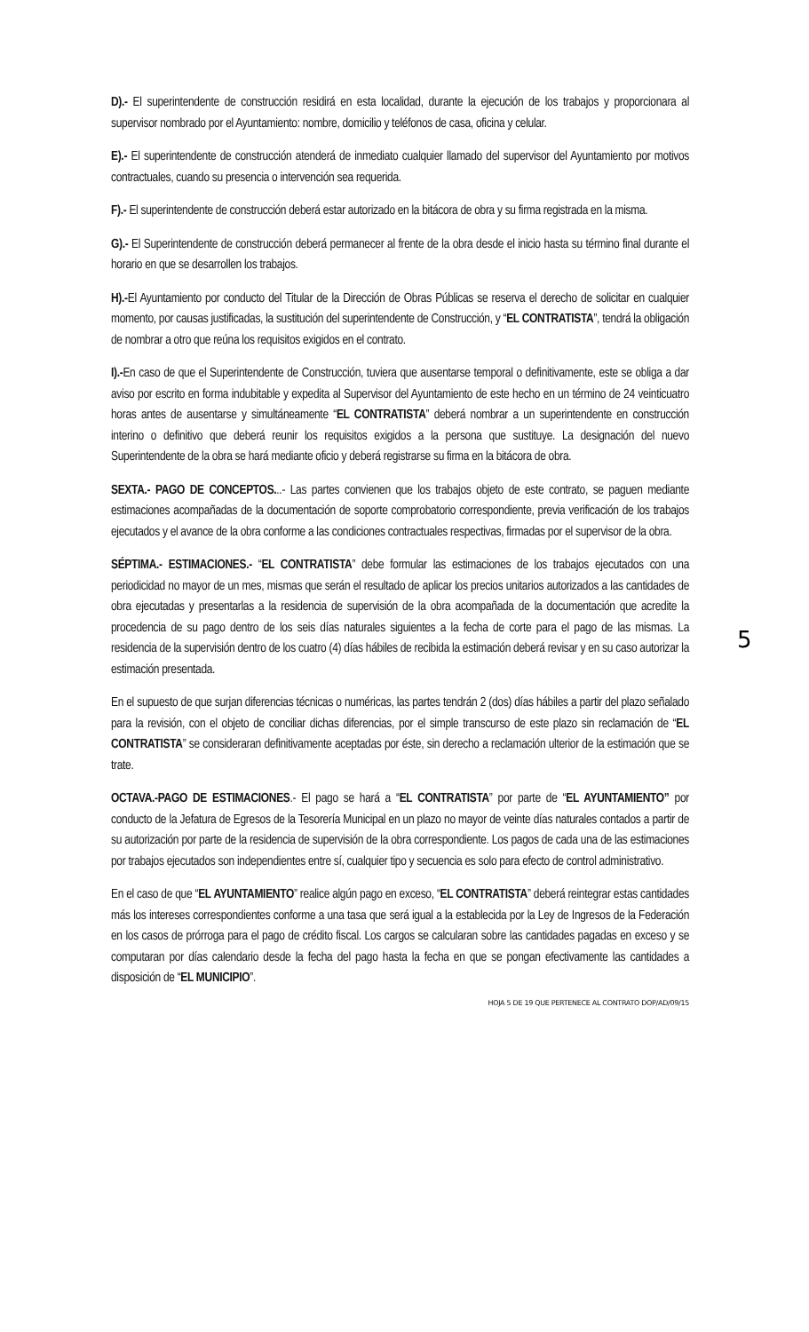D).- El superintendente de construcción residirá en esta localidad, durante la ejecución de los trabajos y proporcionara al supervisor nombrado por el Ayuntamiento: nombre, domicilio y teléfonos de casa, oficina y celular.
E).- El superintendente de construcción atenderá de inmediato cualquier llamado del supervisor del Ayuntamiento por motivos contractuales, cuando su presencia o intervención sea requerida.
F).- El superintendente de construcción deberá estar autorizado en la bitácora de obra y su firma registrada en la misma.
G).- El Superintendente de construcción deberá permanecer al frente de la obra desde el inicio hasta su término final durante el horario en que se desarrollen los trabajos.
H).-El Ayuntamiento por conducto del Titular de la Dirección de Obras Públicas se reserva el derecho de solicitar en cualquier momento, por causas justificadas, la sustitución del superintendente de Construcción, y “EL CONTRATISTA”, tendrá la obligación de nombrar a otro que reúna los requisitos exigidos en el contrato.
I).-En caso de que el Superintendente de Construcción, tuviera que ausentarse temporal o definitivamente, este se obliga a dar aviso por escrito en forma indubitable y expedita al Supervisor del Ayuntamiento de este hecho en un término de 24 veinticuatro horas antes de ausentarse y simultáneamente “EL CONTRATISTA” deberá nombrar a un superintendente en construcción interino o definitivo que deberá reunir los requisitos exigidos a la persona que sustituye. La designación del nuevo Superintendente de la obra se hará mediante oficio y deberá registrarse su firma en la bitácora de obra.
SEXTA.- PAGO DE CONCEPTOS...- Las partes convienen que los trabajos objeto de este contrato, se paguen mediante estimaciones acompañadas de la documentación de soporte comprobatorio correspondiente, previa verificación de los trabajos ejecutados y el avance de la obra conforme a las condiciones contractuales respectivas, firmadas por el supervisor de la obra.
SÉPTIMA.- ESTIMACIONES.- “EL CONTRATISTA” debe formular las estimaciones de los trabajos ejecutados con una periodicidad no mayor de un mes, mismas que serán el resultado de aplicar los precios unitarios autorizados a las cantidades de obra ejecutadas y presentarlas a la residencia de supervisión de la obra acompañada de la documentación que acredite la procedencia de su pago dentro de los seis días naturales siguientes a la fecha de corte para el pago de las mismas. La residencia de la supervisión dentro de los cuatro (4) días hábiles de recibida la estimación deberá revisar y en su caso autorizar la estimación presentada.
En el supuesto de que surjan diferencias técnicas o numéricas, las partes tendrán 2 (dos) días hábiles a partir del plazo señalado para la revisión, con el objeto de conciliar dichas diferencias, por el simple transcurso de este plazo sin reclamación de “EL CONTRATISTA” se consideraran definitivamente aceptadas por éste, sin derecho a reclamación ulterior de la estimación que se trate.
OCTAVA.-PAGO DE ESTIMACIONES.- El pago se hará a “EL CONTRATISTA” por parte de “EL AYUNTAMIENTO” por conducto de la Jefatura de Egresos de la Tesorería Municipal en un plazo no mayor de veinte días naturales contados a partir de su autorización por parte de la residencia de supervisión de la obra correspondiente. Los pagos de cada una de las estimaciones por trabajos ejecutados son independientes entre sí, cualquier tipo y secuencia es solo para efecto de control administrativo.
En el caso de que “EL AYUNTAMIENTO” realice algún pago en exceso, “EL CONTRATISTA” deberá reintegrar estas cantidades más los intereses correspondientes conforme a una tasa que será igual a la establecida por la Ley de Ingresos de la Federación en los casos de prórroga para el pago de crédito fiscal. Los cargos se calcularan sobre las cantidades pagadas en exceso y se computaran por días calendario desde la fecha del pago hasta la fecha en que se pongan efectivamente las cantidades a disposición de “EL MUNICIPIO”.
HOJA 5 DE 19 QUE PERTENECE AL CONTRATO DOP/AD/09/15
5